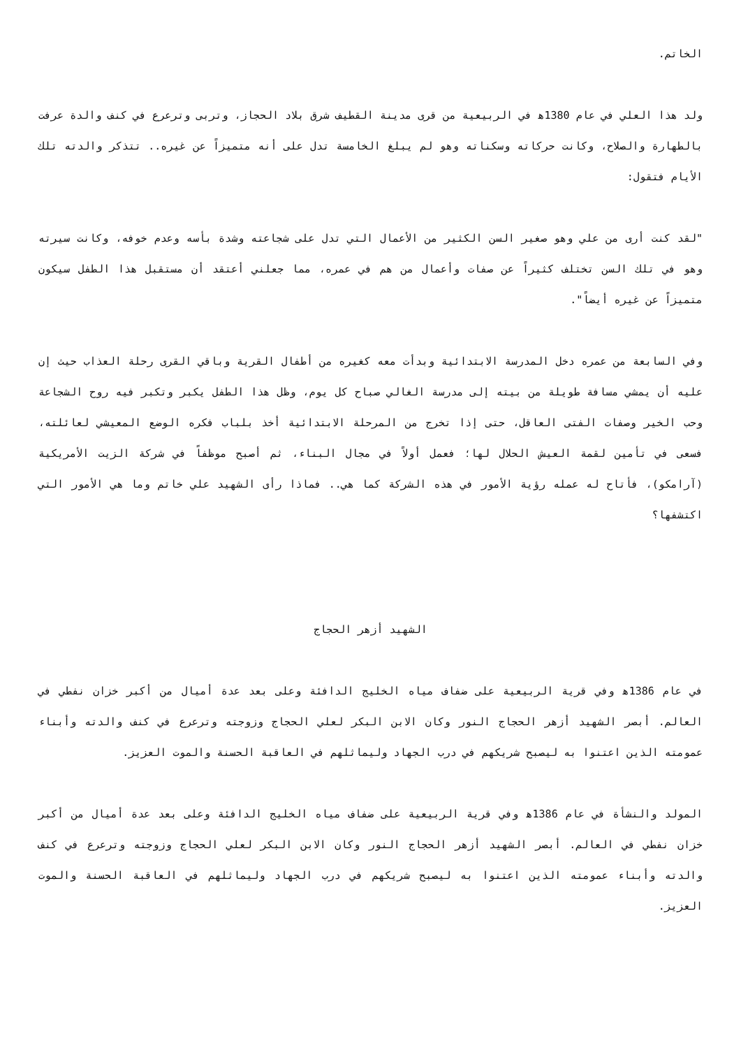الخاتم.
ولد هذا العلي في عام 1380ﻫ في الربيعية من قرى مدينة القطيف شرق بلاد الحجاز، وتربى وترعرع في كنف والدة عرفت بالطهارة والصلاح، وكانت حركاته وسكناته وهو لم يبلغ الخامسة تدل على أنه متميزاً عن غيره.. تتذكر والدته تلك الأيام فتقول:
"لقد كنت أرى من علي وهو صغير السن الكثير من الأعمال التي تدل على شجاعته وشدة بأسه وعدم خوفه، وكانت سيرته وهو في تلك السن تختلف كثيراً عن صفات وأعمال من هم في عمره، مما جعلني أعتقد أن مستقبل هذا الطفل سيكون متميزاً عن غيره أيضاً".
وفي السابعة من عمره دخل المدرسة الابتدائية وبدأت معه كغيره من أطفال القرية وباقي القرى رحلة العذاب حيث إن عليه أن يمشي مسافة طويلة من بيته إلى مدرسة الغالي صباح كل يوم، وظل هذا الطفل يكبر وتكبر فيه روح الشجاعة وحب الخير وصفات الفتى العاقل، حتى إذا تخرج من المرحلة الابتدائية أخذ بلباب فكره الوضع المعيشي لعائلته، فسعى في تأمين لقمة العيش الحلال لها؛ فعمل أولاً في مجال البناء، ثم أصبح موظفاً في شركة الزيت الأمريكية (آرامكو)، فأتاح له عمله رؤية الأمور في هذه الشركة كما هي.. فماذا رأى الشهيد علي خاتم وما هي الأمور التي اكتشفها؟
الشهيد أزهر الحجاج
في عام 1386ﻫ وفي قرية الربيعية على ضفاف مياه الخليج الدافئة وعلى بعد عدة أميال من أكبر خزان نفطي في العالم. أبصر الشهيد أزهر الحجاج النور وكان الابن البكر لعلي الحجاج وزوجته وترعرع في كنف والدته وأبناء عمومته الذين اعتنوا به ليصبح شريكهم في درب الجهاد وليماثلهم في العاقبة الحسنة والموت العزيز.
المولد والنشأة في عام 1386ﻫ وفي قرية الربيعية على ضفاف مياه الخليج الدافئة وعلى بعد عدة أميال من أكبر خزان نفطي في العالم. أبصر الشهيد أزهر الحجاج النور وكان الابن البكر لعلي الحجاج وزوجته وترعرع في كنف والدته وأبناء عمومته الذين اعتنوا به ليصبح شريكهم في درب الجهاد وليماثلهم في العاقبة الحسنة والموت العزيز.